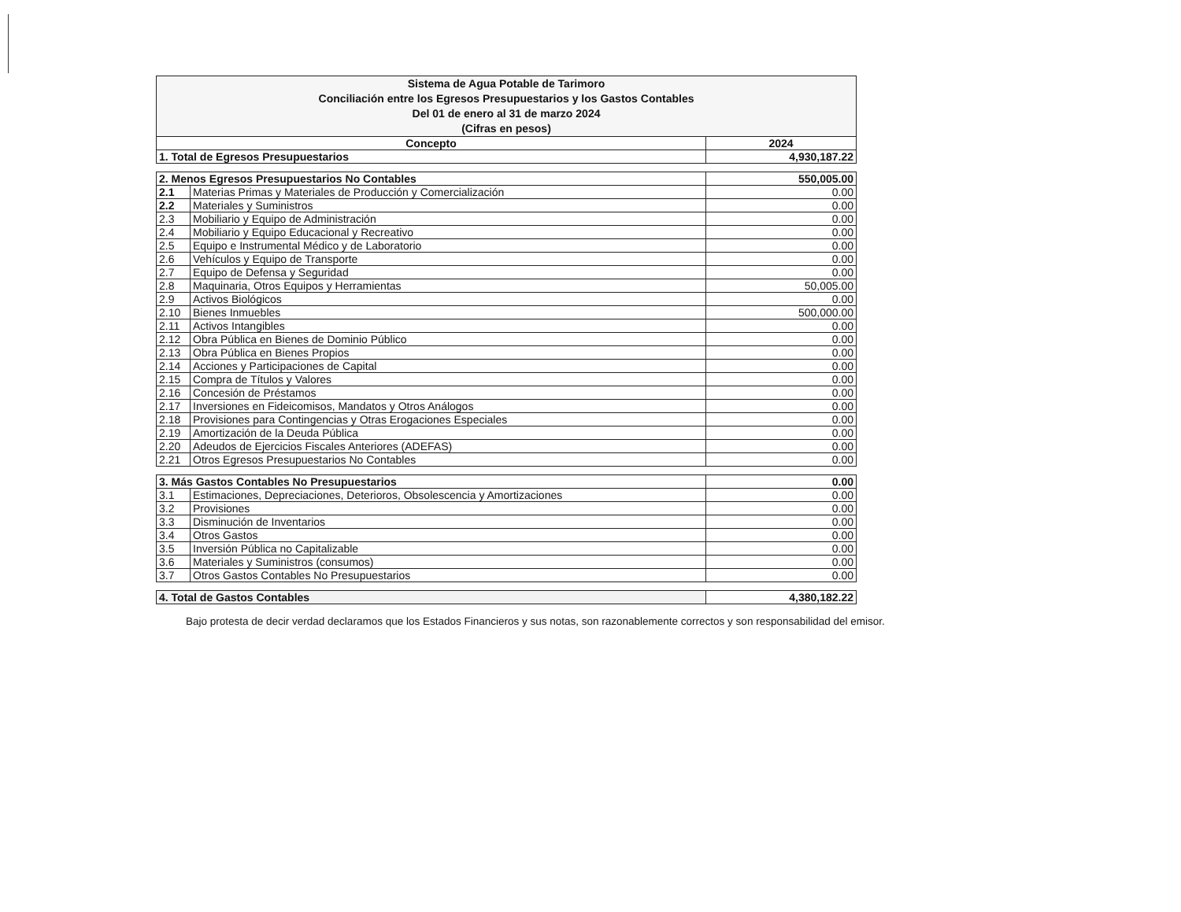| Sistema de Agua Potable de Tarimoro Conciliación entre los Egresos Presupuestarios y los Gastos Contables Del 01 de enero al 31 de marzo 2024 (Cifras en pesos) | |
| Concepto | 2024 |
| 1. Total de Egresos Presupuestarios | 4,930,187.22 |
| 2. Menos Egresos Presupuestarios No Contables | | 550,005.00 |
| 2.1 | Materias Primas y Materiales de Producción y Comercialización | 0.00 |
| 2.2 | Materiales y Suministros | 0.00 |
| 2.3 | Mobiliario y Equipo de Administración | 0.00 |
| 2.4 | Mobiliario y Equipo Educacional y Recreativo | 0.00 |
| 2.5 | Equipo e Instrumental Médico y de Laboratorio | 0.00 |
| 2.6 | Vehículos y Equipo de Transporte | 0.00 |
| 2.7 | Equipo de Defensa y Seguridad | 0.00 |
| 2.8 | Maquinaria, Otros Equipos y Herramientas | 50,005.00 |
| 2.9 | Activos Biológicos | 0.00 |
| 2.10 | Bienes Inmuebles | 500,000.00 |
| 2.11 | Activos Intangibles | 0.00 |
| 2.12 | Obra Pública en Bienes de Dominio Público | 0.00 |
| 2.13 | Obra Pública en Bienes Propios | 0.00 |
| 2.14 | Acciones y Participaciones de Capital | 0.00 |
| 2.15 | Compra de Títulos y Valores | 0.00 |
| 2.16 | Concesión de Préstamos | 0.00 |
| 2.17 | Inversiones en Fideicomisos, Mandatos y Otros Análogos | 0.00 |
| 2.18 | Provisiones para Contingencias y Otras Erogaciones Especiales | 0.00 |
| 2.19 | Amortización de la Deuda Pública | 0.00 |
| 2.20 | Adeudos de Ejercicios Fiscales Anteriores (ADEFAS) | 0.00 |
| 2.21 | Otros Egresos Presupuestarios No Contables | 0.00 |
| 3. Más Gastos Contables No Presupuestarios | | 0.00 |
| 3.1 | Estimaciones, Depreciaciones, Deterioros, Obsolescencia y Amortizaciones | 0.00 |
| 3.2 | Provisiones | 0.00 |
| 3.3 | Disminución de Inventarios | 0.00 |
| 3.4 | Otros Gastos | 0.00 |
| 3.5 | Inversión Pública no Capitalizable | 0.00 |
| 3.6 | Materiales y Suministros (consumos) | 0.00 |
| 3.7 | Otros Gastos Contables No Presupuestarios | 0.00 |
| 4. Total de Gastos Contables | 4,380,182.22 |
Bajo protesta de decir verdad declaramos que los Estados Financieros y sus notas, son razonablemente correctos y son responsabilidad del emisor.